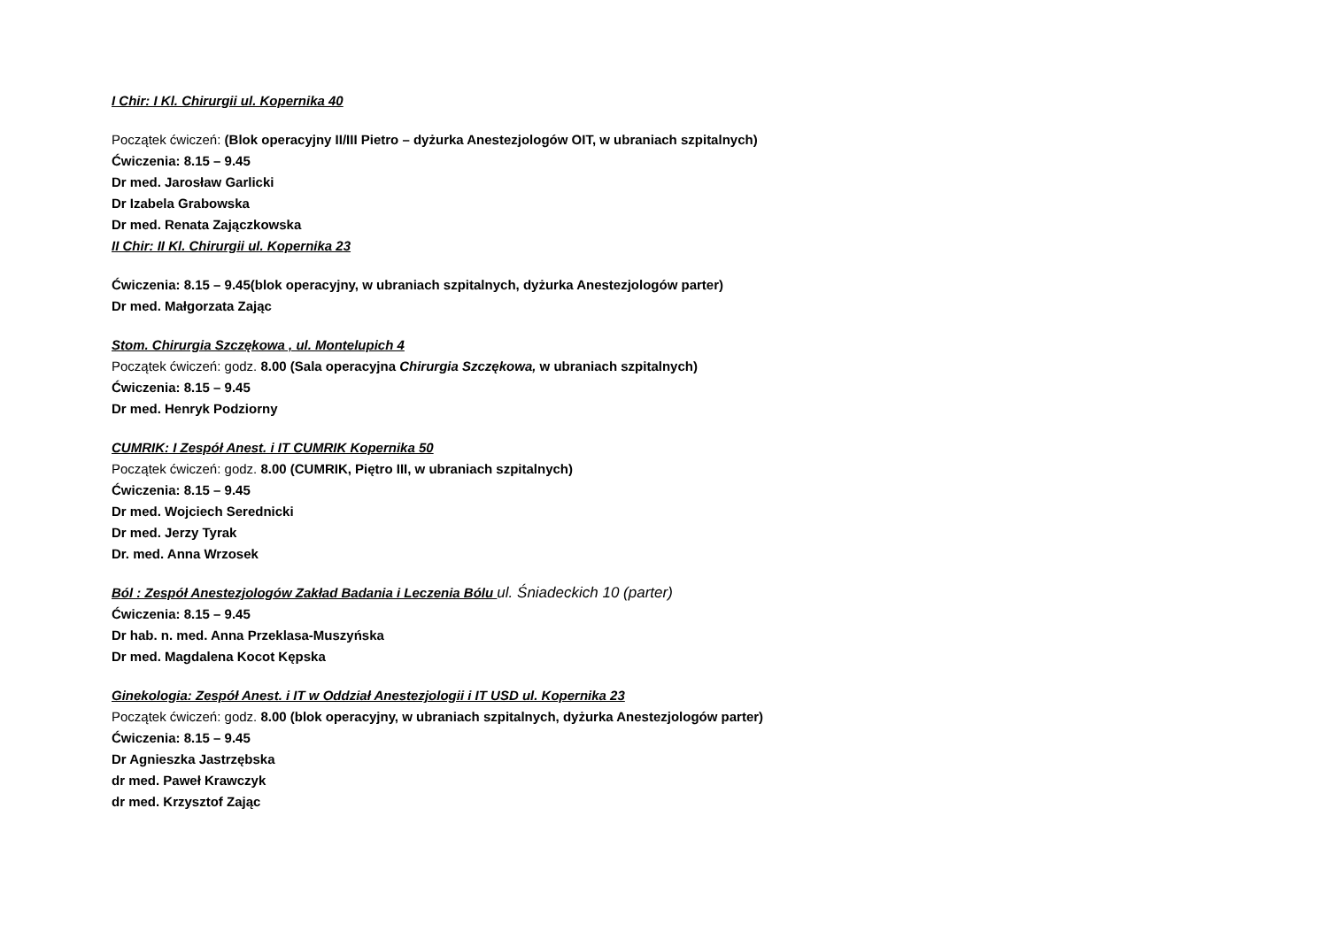I Chir: I Kl. Chirurgii ul. Kopernika 40
Początek ćwiczeń: (Blok operacyjny II/III Pietro – dyżurka Anestezjologów OIT, w ubraniach szpitalnych)
Ćwiczenia: 8.15 – 9.45
Dr med. Jarosław Garlicki
Dr Izabela Grabowska
Dr med. Renata Zajączkowska
II Chir: II Kl. Chirurgii ul. Kopernika 23
Ćwiczenia: 8.15 – 9.45(blok operacyjny, w ubraniach szpitalnych, dyżurka Anestezjologów parter)
Dr med. Małgorzata Zając
Stom. Chirurgia Szczękowa , ul. Montelupich 4
Początek ćwiczeń: godz. 8.00 (Sala operacyjna Chirurgia Szczękowa, w ubraniach szpitalnych)
Ćwiczenia: 8.15 – 9.45
Dr med. Henryk Podziorny
CUMRIK: I Zespół Anest. i IT CUMRIK Kopernika 50
Początek ćwiczeń: godz. 8.00 (CUMRIK, Piętro III, w ubraniach szpitalnych)
Ćwiczenia: 8.15 – 9.45
Dr med. Wojciech Serednicki
Dr med. Jerzy Tyrak
Dr. med. Anna Wrzosek
Ból : Zespół Anestezjologów Zakład Badania i Leczenia Bólu ul. Śniadeckich 10 (parter)
Ćwiczenia: 8.15 – 9.45
Dr hab. n. med. Anna Przeklasa-Muszyńska
Dr med. Magdalena Kocot Kępska
Ginekologia: Zespół Anest. i IT w Oddział Anestezjologii i IT USD ul. Kopernika 23
Początek ćwiczeń: godz. 8.00 (blok operacyjny, w ubraniach szpitalnych, dyżurka Anestezjologów parter)
Ćwiczenia: 8.15 – 9.45
Dr Agnieszka Jastrzębska
dr med. Paweł Krawczyk
dr med. Krzysztof Zając